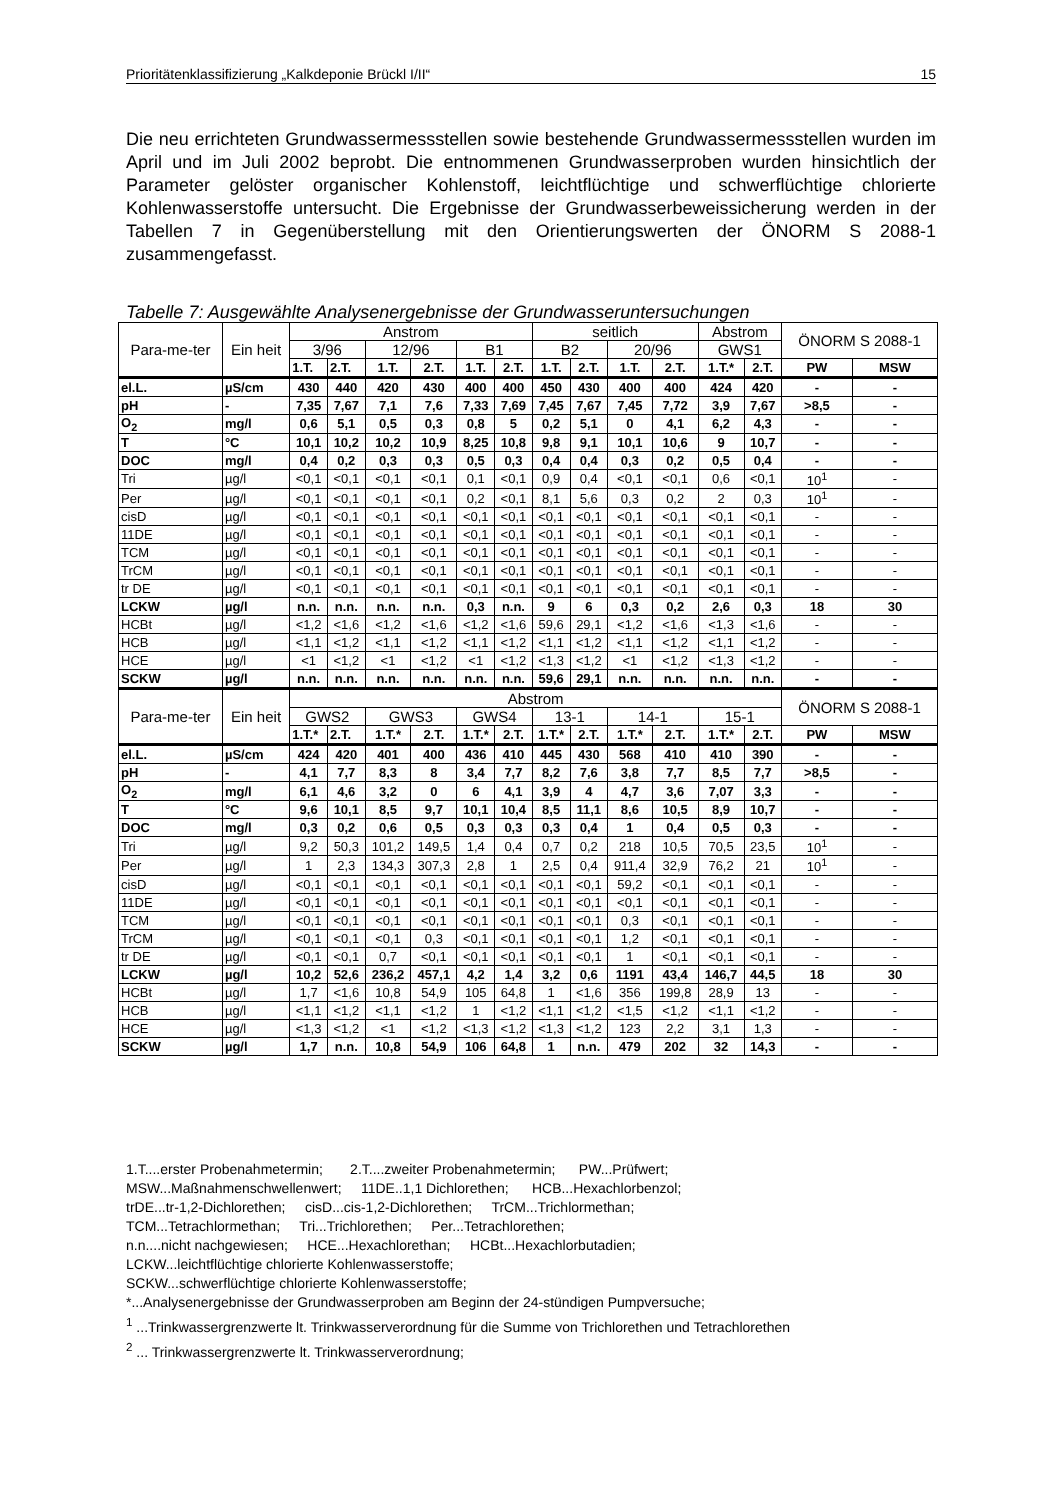Prioritätenklassifizierung „Kalkdeponie Brückl I/II“15
Die neu errichteten Grundwassermessstellen sowie bestehende Grundwassermessstellen wurden im April und im Juli 2002 beprobt. Die entnommenen Grundwasserproben wurden hinsichtlich der Parameter gelöster organischer Kohlenstoff, leichtflüchtige und schwerflüchtige chlorierte Kohlenwasserstoffe untersucht. Die Ergebnisse der Grundwasserbeweissicherung werden in der Tabellen 7 in Gegenüberstellung mit den Orientierungswerten der ÖNORM S 2088-1 zusammengefasst.
Tabelle 7: Ausgewählte Analysenergebnisse der Grundwasseruntersuchungen
| Para-me-ter | Ein heit | Anstrom | | | | | | seitlich | | | | Abstrom | | ÖNORM S 2088-1 | |
| --- | --- | --- | --- | --- | --- | --- | --- | --- | --- | --- | --- | --- | --- | --- | --- |
| | | 3/96 | | 12/96 | | B1 | | B2 | | 20/96 | | GWS1 | | | |
| | | 1.T. | 2.T. | 1.T. | 2.T. | 1.T. | 2.T. | 1.T. | 2.T. | 1.T. | 2.T. | 1.T.* | 2.T. | PW | MSW |
| el.L. | µS/cm | 430 | 440 | 420 | 430 | 400 | 400 | 450 | 430 | 400 | 400 | 424 | 420 | - | - |
| pH | - | 7,35 | 7,67 | 7,1 | 7,6 | 7,33 | 7,69 | 7,45 | 7,67 | 7,45 | 7,72 | 3,9 | 7,67 | >8,5 | - |
| O<sub>2</sub> | mg/l | 0,6 | 5,1 | 0,5 | 0,3 | 0,8 | 5 | 0,2 | 5,1 | 0 | 4,1 | 6,2 | 4,3 | - | - |
| T | °C | 10,1 | 10,2 | 10,2 | 10,9 | 8,25 | 10,8 | 9,8 | 9,1 | 10,1 | 10,6 | 9 | 10,7 | - | - |
| DOC | mg/l | 0,4 | 0,2 | 0,3 | 0,3 | 0,5 | 0,3 | 0,4 | 0,4 | 0,3 | 0,2 | 0,5 | 0,4 | - | - |
| Tri | µg/l | <0,1 | <0,1 | <0,1 | <0,1 | 0,1 | <0,1 | 0,9 | 0,4 | <0,1 | <0,1 | 0,6 | <0,1 | 10<sup>1</sup> | - |
| Per | µg/l | <0,1 | <0,1 | <0,1 | <0,1 | 0,2 | <0,1 | 8,1 | 5,6 | 0,3 | 0,2 | 2 | 0,3 | 10<sup>1</sup> | - |
| cisD | µg/l | <0,1 | <0,1 | <0,1 | <0,1 | <0,1 | <0,1 | <0,1 | <0,1 | <0,1 | <0,1 | <0,1 | <0,1 | - | - |
| 11DE | µg/l | <0,1 | <0,1 | <0,1 | <0,1 | <0,1 | <0,1 | <0,1 | <0,1 | <0,1 | <0,1 | <0,1 | <0,1 | - | - |
| TCM | µg/l | <0,1 | <0,1 | <0,1 | <0,1 | <0,1 | <0,1 | <0,1 | <0,1 | <0,1 | <0,1 | <0,1 | <0,1 | - | - |
| TrCM | µg/l | <0,1 | <0,1 | <0,1 | <0,1 | <0,1 | <0,1 | <0,1 | <0,1 | <0,1 | <0,1 | <0,1 | <0,1 | - | - |
| tr DE | µg/l | <0,1 | <0,1 | <0,1 | <0,1 | <0,1 | <0,1 | <0,1 | <0,1 | <0,1 | <0,1 | <0,1 | <0,1 | - | - |
| LCKW | µg/l | n.n. | n.n. | n.n. | n.n. | 0,3 | n.n. | 9 | 6 | 0,3 | 0,2 | 2,6 | 0,3 | 18 | 30 |
| HCBt | µg/l | <1,2 | <1,6 | <1,2 | <1,6 | <1,2 | <1,6 | 59,6 | 29,1 | <1,2 | <1,6 | <1,3 | <1,6 | - | - |
| HCB | µg/l | <1,1 | <1,2 | <1,1 | <1,2 | <1,1 | <1,2 | <1,1 | <1,2 | <1,1 | <1,2 | <1,1 | <1,2 | - | - |
| HCE | µg/l | <1 | <1,2 | <1 | <1,2 | <1 | <1,2 | <1,3 | <1,2 | <1 | <1,2 | <1,3 | <1,2 | - | - |
| SCKW | µg/l | n.n. | n.n. | n.n. | n.n. | n.n. | n.n. | 59,6 | 29,1 | n.n. | n.n. | n.n. | n.n. | - | - |
| Para-me-ter | Ein heit | Abstrom | | | | | | | | | | | | ÖNORM S 2088-1 | |
| | | GWS2 | | GWS3 | | GWS4 | | 13-1 | | 14-1 | | 15-1 | | | |
| | | 1.T.* | 2.T. | 1.T.* | 2.T. | 1.T.* | 2.T. | 1.T.* | 2.T. | 1.T.* | 2.T. | 1.T.* | 2.T. | PW | MSW |
| el.L. | µS/cm | 424 | 420 | 401 | 400 | 436 | 410 | 445 | 430 | 568 | 410 | 410 | 390 | - | - |
| pH | - | 4,1 | 7,7 | 8,3 | 8 | 3,4 | 7,7 | 8,2 | 7,6 | 3,8 | 7,7 | 8,5 | 7,7 | >8,5 | - |
| O<sub>2</sub> | mg/l | 6,1 | 4,6 | 3,2 | 0 | 6 | 4,1 | 3,9 | 4 | 4,7 | 3,6 | 7,07 | 3,3 | - | - |
| T | °C | 9,6 | 10,1 | 8,5 | 9,7 | 10,1 | 10,4 | 8,5 | 11,1 | 8,6 | 10,5 | 8,9 | 10,7 | - | - |
| DOC | mg/l | 0,3 | 0,2 | 0,6 | 0,5 | 0,3 | 0,3 | 0,3 | 0,4 | 1 | 0,4 | 0,5 | 0,3 | - | - |
| Tri | µg/l | 9,2 | 50,3 | 101,2 | 149,5 | 1,4 | 0,4 | 0,7 | 0,2 | 218 | 10,5 | 70,5 | 23,5 | 10<sup>1</sup> | - |
| Per | µg/l | 1 | 2,3 | 134,3 | 307,3 | 2,8 | 1 | 2,5 | 0,4 | 911,4 | 32,9 | 76,2 | 21 | 10<sup>1</sup> | - |
| cisD | µg/l | <0,1 | <0,1 | <0,1 | <0,1 | <0,1 | <0,1 | <0,1 | <0,1 | 59,2 | <0,1 | <0,1 | <0,1 | - | - |
| 11DE | µg/l | <0,1 | <0,1 | <0,1 | <0,1 | <0,1 | <0,1 | <0,1 | <0,1 | <0,1 | <0,1 | <0,1 | <0,1 | - | - |
| TCM | µg/l | <0,1 | <0,1 | <0,1 | <0,1 | <0,1 | <0,1 | <0,1 | <0,1 | 0,3 | <0,1 | <0,1 | <0,1 | - | - |
| TrCM | µg/l | <0,1 | <0,1 | <0,1 | 0,3 | <0,1 | <0,1 | <0,1 | <0,1 | 1,2 | <0,1 | <0,1 | <0,1 | - | - |
| tr DE | µg/l | <0,1 | <0,1 | 0,7 | <0,1 | <0,1 | <0,1 | <0,1 | <0,1 | 1 | <0,1 | <0,1 | <0,1 | - | - |
| LCKW | µg/l | 10,2 | 52,6 | 236,2 | 457,1 | 4,2 | 1,4 | 3,2 | 0,6 | 1191 | 43,4 | 146,7 | 44,5 | 18 | 30 |
| HCBt | µg/l | 1,7 | <1,6 | 10,8 | 54,9 | 105 | 64,8 | 1 | <1,6 | 356 | 199,8 | 28,9 | 13 | - | - |
| HCB | µg/l | <1,1 | <1,2 | <1,1 | <1,2 | 1 | <1,2 | <1,1 | <1,2 | <1,5 | <1,2 | <1,1 | <1,2 | - | - |
| HCE | µg/l | <1,3 | <1,2 | <1 | <1,2 | <1,3 | <1,2 | <1,3 | <1,2 | 123 | 2,2 | 3,1 | 1,3 | - | - |
| SCKW | µg/l | 1,7 | n.n. | 10,8 | 54,9 | 106 | 64,8 | 1 | n.n. | 479 | 202 | 32 | 14,3 | - | - |
1.T....erster Probenahmetermin; 2.T....zweiter Probenahmetermin; PW...Prüfwert;
MSW...Maßnahmenschwellenwert; 11DE..1,1 Dichlorethen; HCB...Hexachlorbenzol;
trDE...tr-1,2-Dichlorethen; cisD...cis-1,2-Dichlorethen; TrCM...Trichlormethan;
TCM...Tetrachlormethan; Tri...Trichlorethen; Per...Tetrachlorethen;
n.n....nicht nachgewiesen; HCE...Hexachlorethan; HCBt...Hexachlorbutadien;
LCKW...leichtflüchtige chlorierte Kohlenwasserstoffe;
SCKW...schwerflüchtige chlorierte Kohlenwasserstoffe;
*...Analysenergebnisse der Grundwasserproben am Beginn der 24-stündigen Pumpversuche;
<sup>1</sup> ...Trinkwassergrenzwerte lt. Trinkwasserverordnung für die Summe von Trichlorethen und Tetrachlorethen
<sup>2</sup> ... Trinkwassergrenzwerte lt. Trinkwasserverordnung;